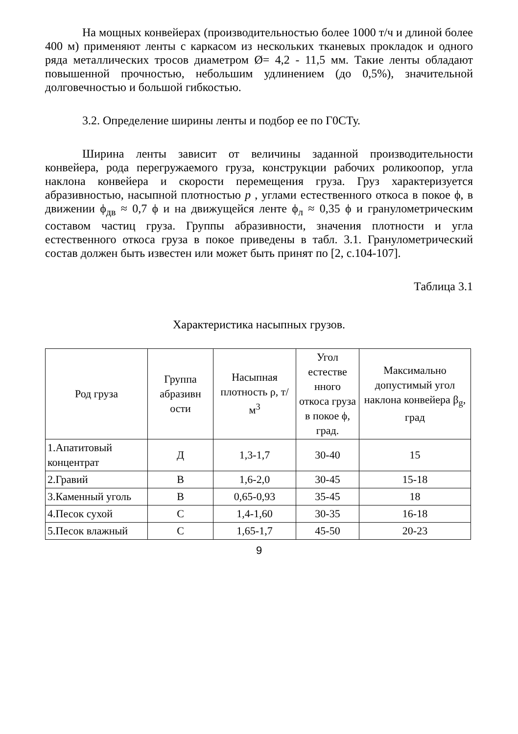На мощных конвейерах (производительностью более 1000 т/ч и длиной более 400 м) применяют ленты с каркасом из нескольких тканевых прокладок и одного ряда металлических тросов диаметром Ø= 4,2 - 11,5 мм. Такие ленты обладают повышенной прочностью, небольшим удлинением (до 0,5%), значительной долговечностью и большой гибкостью.
3.2. Определение ширины ленты и подбор ее по Г0СТу.
Ширина ленты зависит от величины заданной производительности конвейера, рода перегружаемого груза, конструкции рабочих роликоопор, угла наклона конвейера и скорости перемещения груза. Груз характеризуется абразивностью, насыпной плотностью р , углами естественного откоса в покое ϕ, в движении ϕ<sub>дв</sub> ≈ 0,7 ϕ и на движущейся ленте ϕ<sub>л</sub> ≈ 0,35 ϕ и гранулометрическим составом частиц груза. Группы абразивности, значения плотности и угла естественного откоса груза в покое приведены в табл. 3.1. Гранулометрический состав должен быть известен или может быть принят по [2, с.104-107].
Таблица 3.1
Характеристика насыпных грузов.
| Род груза | Группа абразивн ости | Насыпная плотность ρ, т/м<sup>3</sup> | Угол естестве нного откоса груза в покое ϕ, град. | Максимально допустимый угол наклона конвейера β<sub>g</sub>, град |
| --- | --- | --- | --- | --- |
| 1.Апатитовый концентрат | Д | 1,3-1,7 | 30-40 | 15 |
| 2.Гравий | В | 1,6-2,0 | 30-45 | 15-18 |
| 3.Каменный уголь | В | 0,65-0,93 | 35-45 | 18 |
| 4.Песок сухой | С | 1,4-1,60 | 30-35 | 16-18 |
| 5.Песок влажный | С | 1,65-1,7 | 45-50 | 20-23 |
9